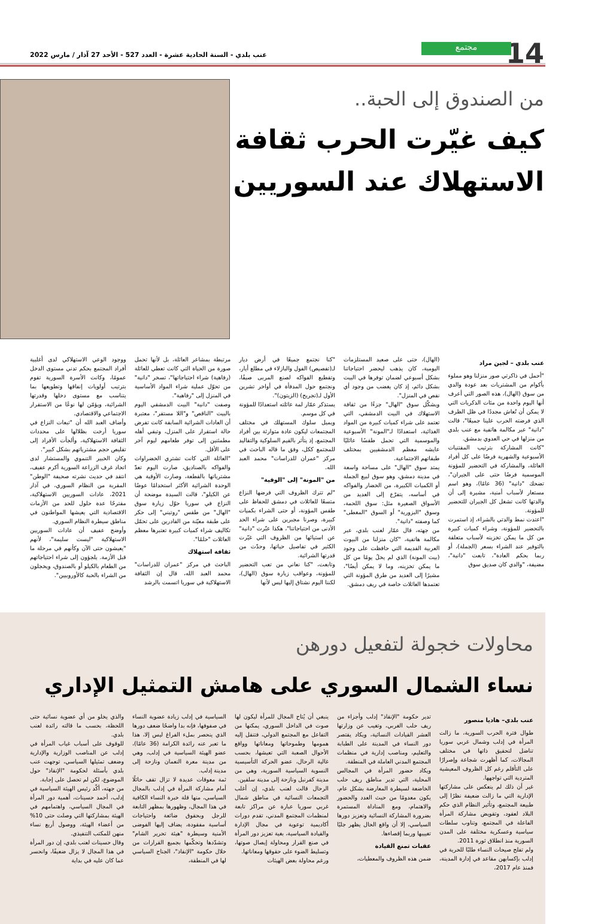14 مجتمع
عنب بلدي - السنة الحادية عشرة - العدد 527 - الأحد 27 آذار / مارس 2022
من الصندوق إلى الحبة..
كيف غيّرت الحرب ثقافة
الاستهلاك عند السوريين
عنب بلدي – لجين مراد
"أحمل في ذاكرتي صور منزلنا وهو مملوء بأكوام من المشتريات بعد عودة والدي من سوق (الهال)، هذه الصور التي أعرف أنها اليوم واحدة من مئات الذكريات التي لا يمكن أن تُعاش مجددًا في ظل الظرف الذي فرضته الحرب علينا جميعًا"، قالت "دانية" عبر مكالمة هاتفية مع عنب بلدي من منزلها في حي العدوي بدمشق.
"كانت المشاركة بترتيب المقتنيات الأسبوعية والشهرية فرضًا على كل أفراد العائلة، والمشاركة في التحضير للمؤونة الموسمية فرضًا حتى على الجيران"، تضحك "دانية" (36 عامًا)، وهو اسم مستعار لأسباب أمنية، مشيرة إلى أن والدتها كانت تشغل كل الجيران للتحضير للمؤونة.
"اعتدت نمط والدتي بالشراء، إذ استمرت بالتحضير للمؤونة، وشراء كميات كبيرة من كل ما يمكن تخزينه لأسباب متعلقة بالتوفير عند الشراء بسعر (الجملة)، أو ربما بحكم العادة"، تابعت "دانية"، مضيفة، "والدي كان صديق سوق
(الهال)، حتى على صعيد المستلزمات اليومية، كان يذهب ليحضر احتياجاتنا بشكل أسبوعي لضمان توفرها في البيت بشكل دائم، إذ كان يغضب من وجود أي نقص في المنزل".
ويشكّل سوق "الهال" جزءًا من ثقافة الاستهلاك في البيت الدمشقي، التي تعتمد على شراء كميات كبيرة من المواد الغذائية، استعدادًا لـ"المونة" الأسبوعية والموسمية التي تحمل طقسًا عائليًا عايشه معظم الدمشقيين بمختلف طبقاتهم الاجتماعية.
يمتد سوق "الهال" على مساحة واسعة في مدينة دمشق، وهو سوق لبيع الجملة أو الكميات الكبيرة، من الخضار والفواكه في أساسه، يتفرّع إلى العديد من الأسواق الصغيرة مثل: سوق اللحمة، وسوق "البزورية" أو السوق "المغطى" كما وصفته "دانية".
من جهته، قال عمّار لعنب بلدي، عبر مكالمة هاتفية، "كان منزلنا من البيوت العربية القديمة التي حافظت على وجود (بيت المونة) الذي لم يخلُ يومًا من كل ما يمكن تخزينه، وما لا يمكن أيضًا"، مشيرًا إلى العديد من طرق المؤونة التي تعتمدها العائلات خاصة في ريف دمشق.
"كنا نجتمع جميعًا في أرض ديار لـ(تفصيص) الفول والبازلاء في مطلع أيار، وتقطيع الفواكه لصنع المربى صيفًا، ونجتمع حول المدفأة في أواخر تشرين الأول لـ(تجريح) (الزيتون)".
يستذكر عمّار لمة عائلته استعدادًا للمؤونة في كل موسم.
ويميل سلوك المستهلك في مختلف المجتمعات ليكون عادة متوارثة بين أفراد المجتمع، إذ يتأثر بالقيم السلوكية والتقاليد للمجتمع ككل، وفق ما قاله الباحث في مركز "عمران للدراسات" محمد العبد الله.
من "المونة" إلى "الوقية"
"لم تترك الظروف التي فرضها النزاع متسعًا للعائلات في دمشق للحفاظ على طقس المؤونة، أو حتى الشراء بكميات كبيرة، وصرنا مجبرين على شراء الحد الأدنى من احتياجاتنا"، هكذا عبّرت "دانية" عن استيائها من الظروف التي غيّرت الكثير في تفاصيل حياتها، وحدّت من قدرتها الشرائية.
وتابعت، "كنا نعاني من تعب التحضير للمؤونة، وعواقب زيارة سوق (الهال)، لكننا اليوم نشتاق إليها ليس لأنها
مرتبطة بمشاعر العائلة، بل لأنها تحمل صورة من الحياة التي كانت تعطي للعائلة (رفاهية) شراء احتياجاتها"، تسخر "دانية" من تحوّل عملية شراء المواد الأساسية في المنزل إلى "رفاهية".
وصفت "دانية" البيت الدمشقي اليوم بالبيت "الناقص" و"اللا مستقر"، معتبرة أن العادات الشرائية السابقة كانت تفرض حالة استقرار على المنزل، وتبقي أهله مطمئنين إلى توفر طعامهم ليوم آخر على الأقل.
"العائلة التي كانت تشتري الخضراوات والفواكه بالصناديق، صارت اليوم تعدّ مشترياتها بالقطعة، وصارت الأوقية هي الوحدة الشرائية الأكثر استخدامًا عوضًا عن الكيلو"، قالت السيدة موضحة أن النزاع في سوريا حوّل زيارة سوق "الهال" من طقس "روتيني" إلى حكر على طبقة معيّنة من القادرين على تحمّل تكاليف شراء كميات كبيرة تعتبرها معظم العائلات "حلمًا".
ثقافة استهلاك
الباحث في مركز "عمران للدراسات" محمد العبد الله، قال إن الثقافة الاستهلاكية في سوريا اتسمت بالرشد
ووجود الوعي الاستهلاكي لدى أغلبية أفراد المجتمع بحكم تدني مستوى الدخل عمومًا، وكانت الأسرة السورية تقوم بترتيب أولويات إنفاقها وتطويعها بما يتناسب مع مستوى دخلها وقدرتها الشرائية، ويؤمّن لها نوعًا من الاستقرار الاجتماعي والاقتصادي.
وأضاف العبد الله أن "تبعات النزاع في سوريا أرخت بظلالها على محددات الثقافة الاستهلاكية، وألجأت الأفراد إلى تقليص حجم مشترياتهم بشكل كبير".
وكان الخبير التنموي والمستشار لدى اتحاد غرف الزراعة السورية أكرم عفيف، انتقد في حديث نشرته صحيفة "الوطن" المقربة من النظام السوري، في آذار 2021، عادات السوريين الاستهلاكية، مقترحًا عدة حلول للحد من الأزمات الاقتصادية التي يعيشها المواطنون في مناطق سيطرة النظام السوري.
وأوضح عفيف أن عادات السوريين الاستهلاكية "ليست سليمة"، لأنهم "يعيشون حتى الآن وكأنهم في مرحلة ما قبل الأزمة. يلجؤون إلى شراء احتياجاتهم من الطعام بالكيلو أو بالصندوق، ويخجلون من الشراء بالحبة كالأوروبيين".
محاولات خجولة لتفعيل دورهن
نساء الشمال السوري على هامش التمثيل الإداري
عنب بلدي– هاديا منصور
طوال فترة الحرب السورية، ما زالت المرأة في إدلب وشمال غربي سوريا تناضل لتحقيق ذاتها في مختلف المجالات، كما أظهرت شجاعة وإصرارًا على التأقلم رغم كل الظروف المعيشية المتردية التي تواجهها.
غير أن ذلك لم ينعكس على مشاركتها الإدارية التي ما زالت ضعيفة نظرًا إلى طبيعة المجتمع، وتأثير النظام الذي حكم البلاد لعقود، وتقويض مشاركة المرأة الفاعلة في المجتمع، وتناوب سلطات سياسية وعسكرية مختلفة على المدن السورية منذ انطلاق ثورة 2011.
ولم تفلح صيحات النساء طلبًا للحرية في إدلب بإكسابهن مقاعد في إدارة المدينة، فمنذ عام 2017،
تدير حكومة "الإنقاذ" إدلب وأجزاء من ريف حلب الغربي، وتغيب عن وزارتها العشر القيادات النسائية، ويكاد يقتصر دور النساء في المدينة على الطبابة والتعليم، ومناصب إدارية في منظمات المجتمع المدني العاملة في المنطقة.
ويكاد حضور المرأة في المجالس المحلية، التي تدير مناطق ريف حلب الخاضعة لسيطرة المعارضة بشكل عام، يكون معدومًا من حيث العدد والحضور والاهتمام، ومع المناداة المستمرة بضرورة المشاركة النسائية وتعزيز دورها السياسي، إلا أن واقع الحال يظهر جليًا تغييبها وربما إقصاءها.
عقبات تمنع القيادة
ضمن هذه الظروف والمعطيات،
ينبغي أن يُتاح المجال للمرأة ليكون لها صوت في الداخل السوري، يمكنها من التفاعل مع المجتمع الدولي، فتنقل إليه همومها وطموحاتها ومعاناتها وواقع الأحوال الصعبة التي تعيشها، بحسب غالية الرحال، عضو الحركة التأسيسية النسوية السياسية السورية، وهي من مدينة كفرنبل ونازحة إلى مدينة سلقين.
الرحال قالت لعنب بلدي، إن أغلب التجمعات النسائية في مناطق شمال غربي سوريا عبارة عن مراكز تابعة لمنظمات المجتمع المدني، تقدم دورات أكاديمية توعوية في مجال الإدارة والقيادة السياسية، بغية تعزيز دور المرأة في صنع القرار ومحاولة إيصال صوتها، وتسليط الضوء على حقوقها ومعاناتها.
ورغم محاولة بعض الهيئات
السياسية في إدلب زيادة عضوية النساء في صفوفها، فإنه بدا واضحًا ضعف دورها الذي ينحصر بملء الفراغ ليس إلا، هذا ما تعبر عنه رائدة الكرامة (36 عامًا)، عضو الهيئة السياسية في إدلب، وهي من مدينة معرة النعمان ونازحة إلى مدينة إدلب.
ثمة معوقات عديدة لا تزال تقف حائلًا أمام مشاركة المرأة في إدلب بالمجال السياسي، منها قلة خبرة النساء الكافية في هذا المجال، وظهورها بمظهر التابعة للرجل وبحقوق ضائعة واحتياجات أساسية مفقودة، يضاف إليها الفوضى الأمنية وسيطرة "هيئة تحرير الشام" وتشدّدها وتحكّمها بجميع القرارات من خلال حكومة "الإنقاذ"، الجناح السياسي لها في المنطقة،
والذي يخلو من أي عضوية نسائية حتى اللحظة، بحسب ما قالته رائدة لعنب بلدي.
للوقوف على أسباب غياب المرأة في إدلب عن المناصب الوزارية والإدارية وضعف تمثيلها السياسي، توجهت عنب بلدي بأسئلة لحكومة "الإنقاذ" حول الموضوع، لكن لم تحصل على إجابة.
من جهته، أكّد رئيس الهيئة السياسية في إدلب، أحمد حسينات، أهمية دور المرأة في المجال السياسي، واهتمامهم في الهيئة بمشاركتها التي وصلت حتى 10% من أعضاء الهيئة، ووصول أربع نساء منهن للمكتب التنفيذي.
وقال حسينات لعنب بلدي، إن دور المرأة في هذا المجال لا يزال ضعيفًا، وانحسر عما كان عليه في بداية